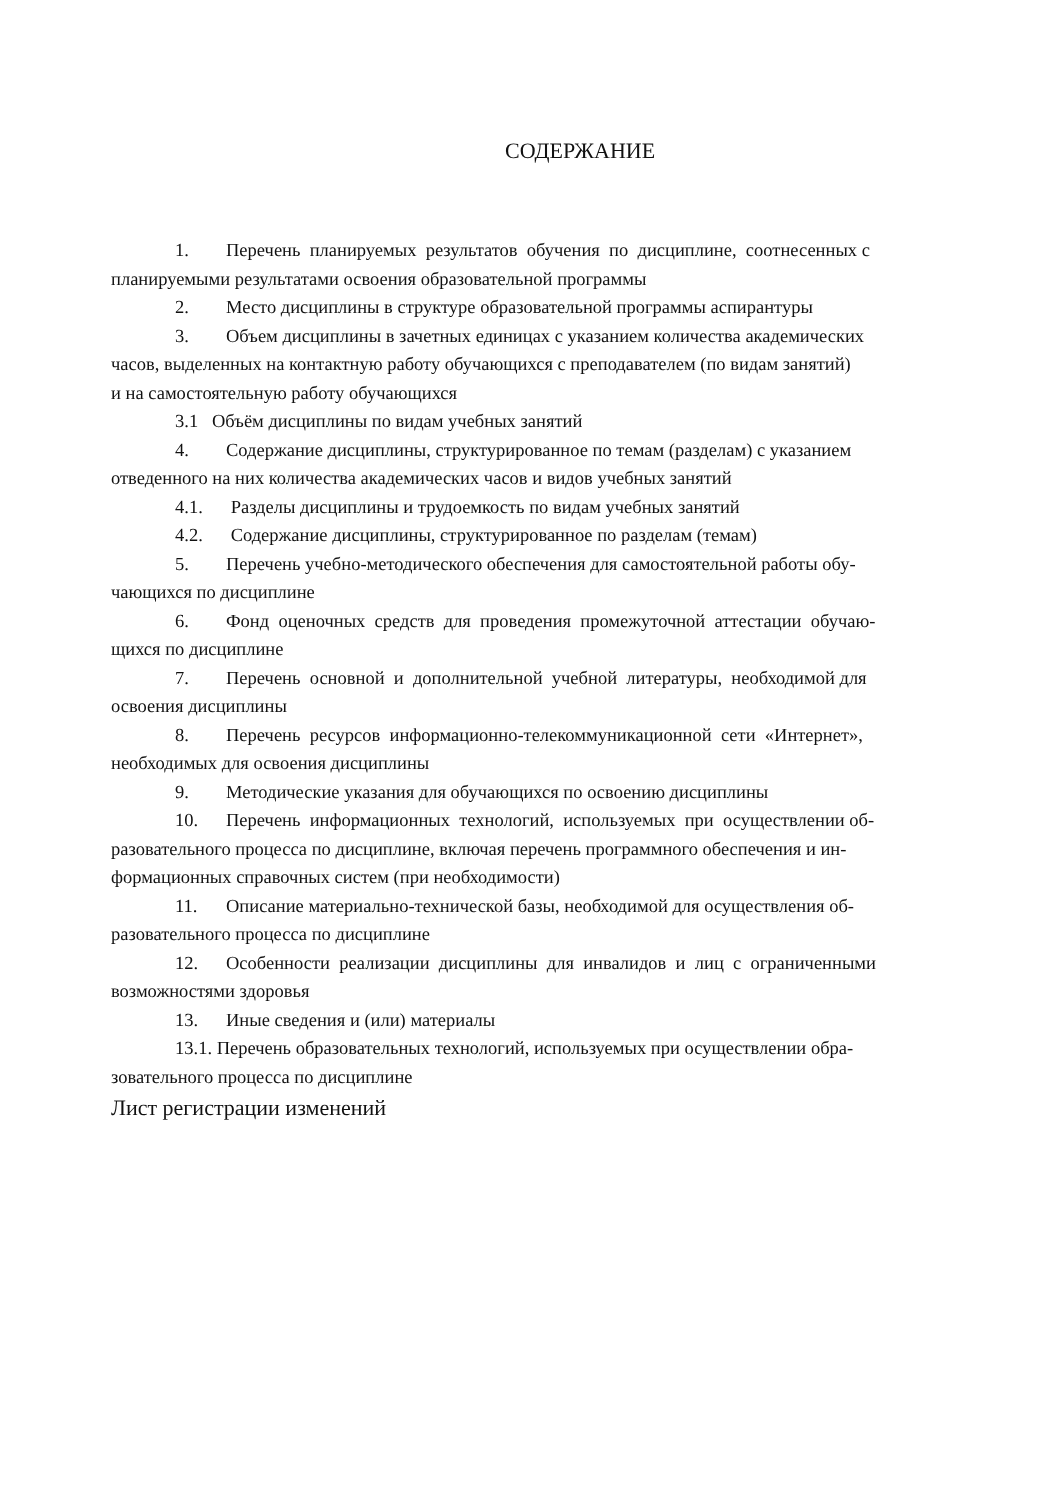СОДЕРЖАНИЕ
1. Перечень планируемых результатов обучения по дисциплине, соотнесенных с
планируемыми результатами освоения образовательной программы
2. Место дисциплины в структуре образовательной программы аспирантуры
3. Объем дисциплины в зачетных единицах с указанием количества академических
часов, выделенных на контактную работу обучающихся с преподавателем (по видам занятий)
и на самостоятельную работу обучающихся
3.1 Объём дисциплины по видам учебных занятий
4. Содержание дисциплины, структурированное по темам (разделам) с указанием
отведенного на них количества академических часов и видов учебных занятий
4.1. Разделы дисциплины и трудоемкость по видам учебных занятий
4.2. Содержание дисциплины, структурированное по разделам (темам)
5. Перечень учебно-методического обеспечения для самостоятельной работы обу-
чающихся по дисциплине
6. Фонд оценочных средств для проведения промежуточной аттестации обучаю-
щихся по дисциплине
7. Перечень основной и дополнительной учебной литературы, необходимой для
освоения дисциплины
8. Перечень ресурсов информационно-телекоммуникационной сети «Интернет»,
необходимых для освоения дисциплины
9. Методические указания для обучающихся по освоению дисциплины
10. Перечень информационных технологий, используемых при осуществлении об-
разовательного процесса по дисциплине, включая перечень программного обеспечения и ин-
формационных справочных систем (при необходимости)
11. Описание материально-технической базы, необходимой для осуществления об-
разовательного процесса по дисциплине
12. Особенности реализации дисциплины для инвалидов и лиц с ограниченными
возможностями здоровья
13. Иные сведения и (или) материалы
13.1. Перечень образовательных технологий, используемых при осуществлении обра-
зовательного процесса по дисциплине
Лист регистрации изменений